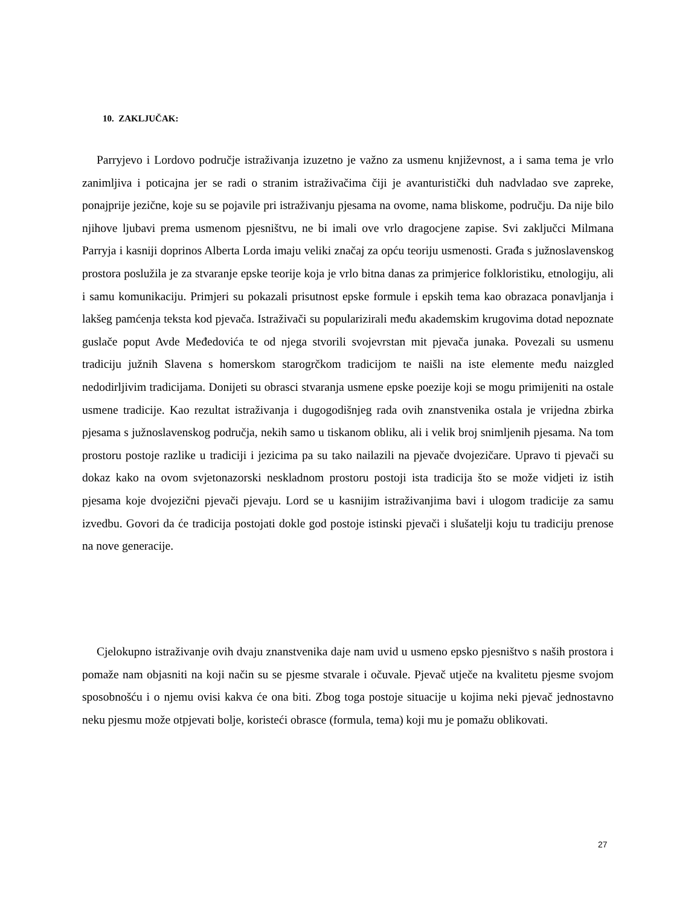10. ZAKLJUČAK:
Parryjevo i Lordovo područje istraživanja izuzetno je važno za usmenu književnost, a i sama tema je vrlo zanimljiva i poticajna jer se radi o stranim istraživačima čiji je avanturistički duh nadvladao sve zapreke, ponajprije jezične, koje su se pojavile pri istraživanju pjesama na ovome, nama bliskome, području. Da nije bilo njihove ljubavi prema usmenom pjesništvu, ne bi imali ove vrlo dragocjene zapise. Svi zaključci Milmana Parryja i kasniji doprinos Alberta Lorda imaju veliki značaj za opću teoriju usmenosti. Građa s južnoslavenskog prostora poslužila je za stvaranje epske teorije koja je vrlo bitna danas za primjerice folkloristiku, etnologiju, ali i samu komunikaciju. Primjeri su pokazali prisutnost epske formule i epskih tema kao obrazaca ponavljanja i lakšeg pamćenja teksta kod pjevača. Istraživači su popularizirali među akademskim krugovima dotad nepoznate guslače poput Avde Međedovića te od njega stvorili svojevrstan mit pjevača junaka. Povezali su usmenu tradiciju južnih Slavena s homerskom starogrčkom tradicijom te naišli na iste elemente među naizgled nedodirljivim tradicijama. Donijeti su obrasci stvaranja usmene epske poezije koji se mogu primijeniti na ostale usmene tradicije. Kao rezultat istraživanja i dugogodišnjeg rada ovih znanstvenika ostala je vrijedna zbirka pjesama s južnoslavenskog područja, nekih samo u tiskanom obliku, ali i velik broj snimljenih pjesama. Na tom prostoru postoje razlike u tradiciji i jezicima pa su tako nailazili na pjevače dvojezičare. Upravo ti pjevači su dokaz kako na ovom svjetonazorski neskladnom prostoru postoji ista tradicija što se može vidjeti iz istih pjesama koje dvojezični pjevači pjevaju. Lord se u kasnijim istraživanjima bavi i ulogom tradicije za samu izvedbu. Govori da će tradicija postojati dokle god postoje istinski pjevači i slušatelji koju tu tradiciju prenose na nove generacije.
Cjelokupno istraživanje ovih dvaju znanstvenika daje nam uvid u usmeno epsko pjesništvo s naših prostora i pomaže nam objasniti na koji način su se pjesme stvarale i očuvale. Pjevač utječe na kvalitetu pjesme svojom sposobnošću i o njemu ovisi kakva će ona biti. Zbog toga postoje situacije u kojima neki pjevač jednostavno neku pjesmu može otpjevati bolje, koristeći obrasce (formula, tema) koji mu je pomažu oblikovati.
27